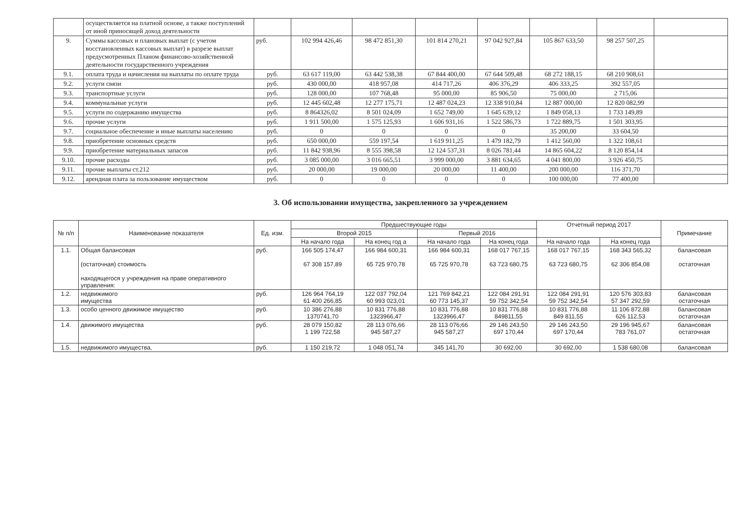| | осуществляется на платной основе, а также поступлений от иной приносящей доход деятельности | | | | | | | | |
| 9. | Суммы кассовых и плановых выплат (с учетом восстановленных кассовых выплат) в разрезе выплат предусмотренных Планом финансово-хозяйственной деятельности государственного учреждения | руб. | 102 994 426,46 | 98 472 851,30 | 101 814 270,21 | 97 042 927,84 | 105 867 633,50 | 98 257 507,25 | |
| 9.1. | оплата труда и начисления на выплаты по оплате труда | руб. | 63 617 119,00 | 63 442 538,38 | 67 844 400,00 | 67 644 509,48 | 68 272 188,15 | 68 210 908,61 | |
| 9.2. | услуги связи | руб. | 430 000,00 | 418 957,08 | 414 717,26 | 406 376,29 | 406 333,25 | 392 557,05 | |
| 9.3. | транспортные услуги | руб. | 128 000,00 | 107 768,48 | 95 000,00 | 85 906,50 | 75 000,00 | 2 715,06 | |
| 9.4. | коммунальные услуги | руб. | 12 445 602,48 | 12 277 175,71 | 12 487 024,23 | 12 338 910,84 | 12 887 000,00 | 12 820 082,99 | |
| 9.5. | услуги по содержанию имущества | руб. | 8 864326,02 | 8 501 024,09 | 1 652 749,00 | 1 645 639,12 | 1 849 058,13 | 1 733 149,89 | |
| 9.6. | прочие услуги | руб. | 1 911 500,00 | 1 575 125,93 | 1 606 931,16 | 1 522 586,73 | 1 722 889,75 | 1 501 303,95 | |
| 9.7. | социальное обеспечение и иные выплаты населению | руб. | 0 | 0 | 0 | 0 | 35 200,00 | 33 604,50 | |
| 9.8. | приобретение основных средств | руб. | 650 000,00 | 559 197,54 | 1 619 911,25 | 1 479 182,79 | 1 412 560,00 | 1 322 108,61 | |
| 9.9. | приобретение материальных запасов | руб. | 11 842 938,96 | 8 555 398,58 | 12 124 537,31 | 8 026 781,44 | 14 865 604,22 | 8 120 854,14 | |
| 9.10. | прочие расходы | руб. | 3 085 000,00 | 3 016 665,51 | 3 999 000,00 | 3 881 634,65 | 4 041 800,00 | 3 926 450,75 | |
| 9.11. | прочие выплаты ст.212 | руб. | 20 000,00 | 19 000,00 | 20 000,00 | 11 400,00 | 200 000,00 | 116 371,70 | |
| 9.12. | арендная плата за пользование имуществом | руб. | 0 | 0 | 0 | 0 | 100 000,00 | 77 400,00 | |
3. Об использовании имущества, закрепленного за учреждением
| № п/п | Наименование показателя | Ед. изм. | Предшествующие годы | | | | Отчетный период 2017 | | Примечание |
| --- | --- | --- | --- | --- | --- | --- | --- | --- | --- |
| | | | Второй 2015 | | Первый 2016 | | | | |
| | | | На начало года | На конец год а | На начало года | На конец года | На начало года | На конец года | |
| 1.1. | Общая балансовая (остаточная) стоимость находящегося у учреждения на праве оперативного управления: | руб. | 166 505 174,47 67 308 157,89 | 166 984 600,31 65 725 970,78 | 166 984 600,31 65 725 970,78 | 168 017 767,15 63 723 680,75 | 168 017 767,15 63 723 680,75 | 168 343 565,32 62 306 854,08 | балансовая остаточная |
| 1.2. | недвижимого имущества | руб. | 126 964 764,19 61 400 266,85 | 122 037 792,04 60 993 023,01 | 121 769 842,21 60 773 145,37 | 122 084 291,91 59 752 342,54 | 122 084 291,91 59 752 342,54 | 120 576 303,83 57 347 292,59 | балансовая остаточная |
| 1.3. | особо ценного движимое имущество | руб. | 10 386 276,88 1370741,70 | 10 831 776,88 1323966,47 | 10 831 776,88 1323966,47 | 10 831 776,88 849811,55 | 10 831 776,88 849 811,55 | 11 106 872,88 626 112,53 | балансовая остаточная |
| 1.4. | движимого имущества | руб. | 28 079 150,82 1 199 722,58 | 28 113 076,66 945 587,27 | 28 113 076;66 945 587,27 | 29 146 243,50 697 170,44 | 29 146 243,50 697 170,44 | 29 196 945,67 783 761,07 | балансовая остаточная |
| 1.5. | недвижимого имущества, | руб. | 1 150 219,72 | 1 048 051,74 | 345 141,70 | 30 692,00 | 30 692,00 | 1 538 680,08 | балансовая |